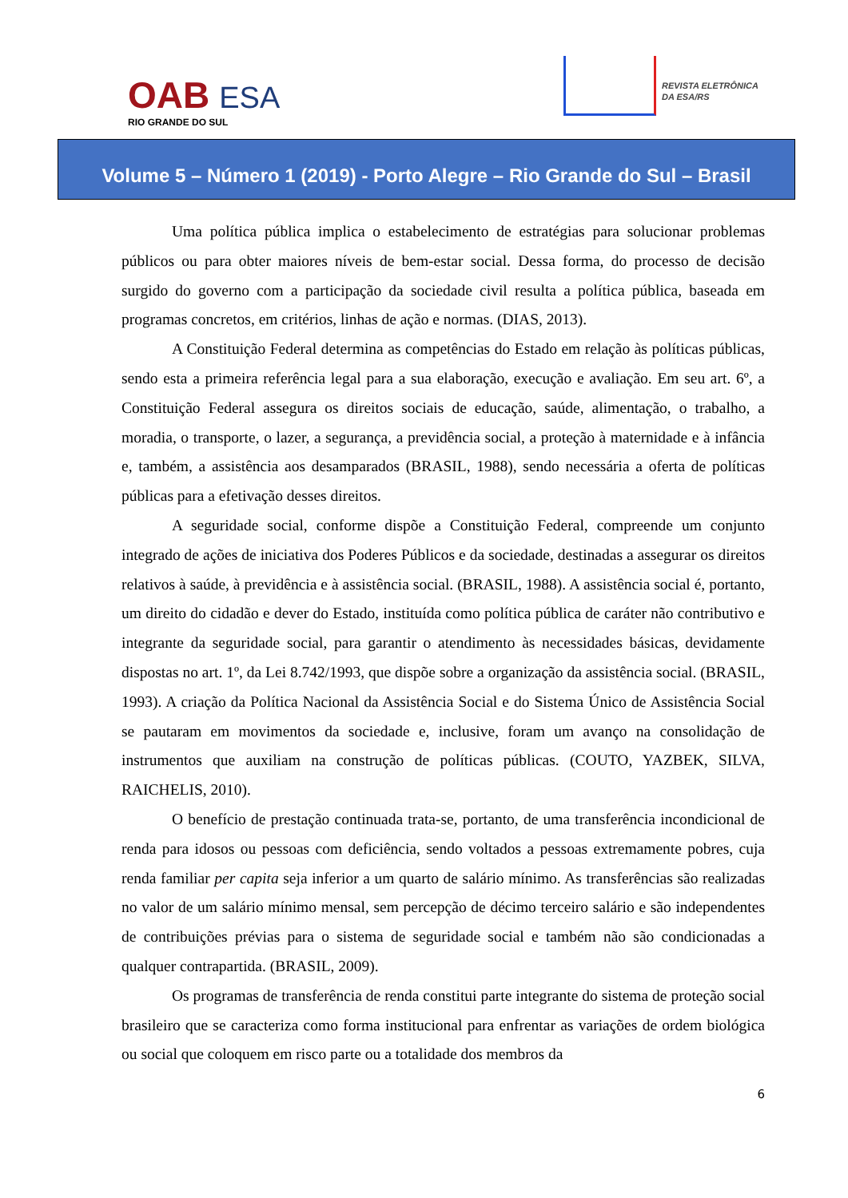OAB ESA
RIO GRANDE DO SUL
REVISTA ELETRÔNICA
DA ESA/RS
Volume 5 – Número 1 (2019) - Porto Alegre – Rio Grande do Sul – Brasil
Uma política pública implica o estabelecimento de estratégias para solucionar problemas públicos ou para obter maiores níveis de bem-estar social. Dessa forma, do processo de decisão surgido do governo com a participação da sociedade civil resulta a política pública, baseada em programas concretos, em critérios, linhas de ação e normas. (DIAS, 2013).
A Constituição Federal determina as competências do Estado em relação às políticas públicas, sendo esta a primeira referência legal para a sua elaboração, execução e avaliação. Em seu art. 6º, a Constituição Federal assegura os direitos sociais de educação, saúde, alimentação, o trabalho, a moradia, o transporte, o lazer, a segurança, a previdência social, a proteção à maternidade e à infância e, também, a assistência aos desamparados (BRASIL, 1988), sendo necessária a oferta de políticas públicas para a efetivação desses direitos.
A seguridade social, conforme dispõe a Constituição Federal, compreende um conjunto integrado de ações de iniciativa dos Poderes Públicos e da sociedade, destinadas a assegurar os direitos relativos à saúde, à previdência e à assistência social. (BRASIL, 1988). A assistência social é, portanto, um direito do cidadão e dever do Estado, instituída como política pública de caráter não contributivo e integrante da seguridade social, para garantir o atendimento às necessidades básicas, devidamente dispostas no art. 1º, da Lei 8.742/1993, que dispõe sobre a organização da assistência social. (BRASIL, 1993). A criação da Política Nacional da Assistência Social e do Sistema Único de Assistência Social se pautaram em movimentos da sociedade e, inclusive, foram um avanço na consolidação de instrumentos que auxiliam na construção de políticas públicas. (COUTO, YAZBEK, SILVA, RAICHELIS, 2010).
O benefício de prestação continuada trata-se, portanto, de uma transferência incondicional de renda para idosos ou pessoas com deficiência, sendo voltados a pessoas extremamente pobres, cuja renda familiar per capita seja inferior a um quarto de salário mínimo. As transferências são realizadas no valor de um salário mínimo mensal, sem percepção de décimo terceiro salário e são independentes de contribuições prévias para o sistema de seguridade social e também não são condicionadas a qualquer contrapartida. (BRASIL, 2009).
Os programas de transferência de renda constitui parte integrante do sistema de proteção social brasileiro que se caracteriza como forma institucional para enfrentar as variações de ordem biológica ou social que coloquem em risco parte ou a totalidade dos membros da
6